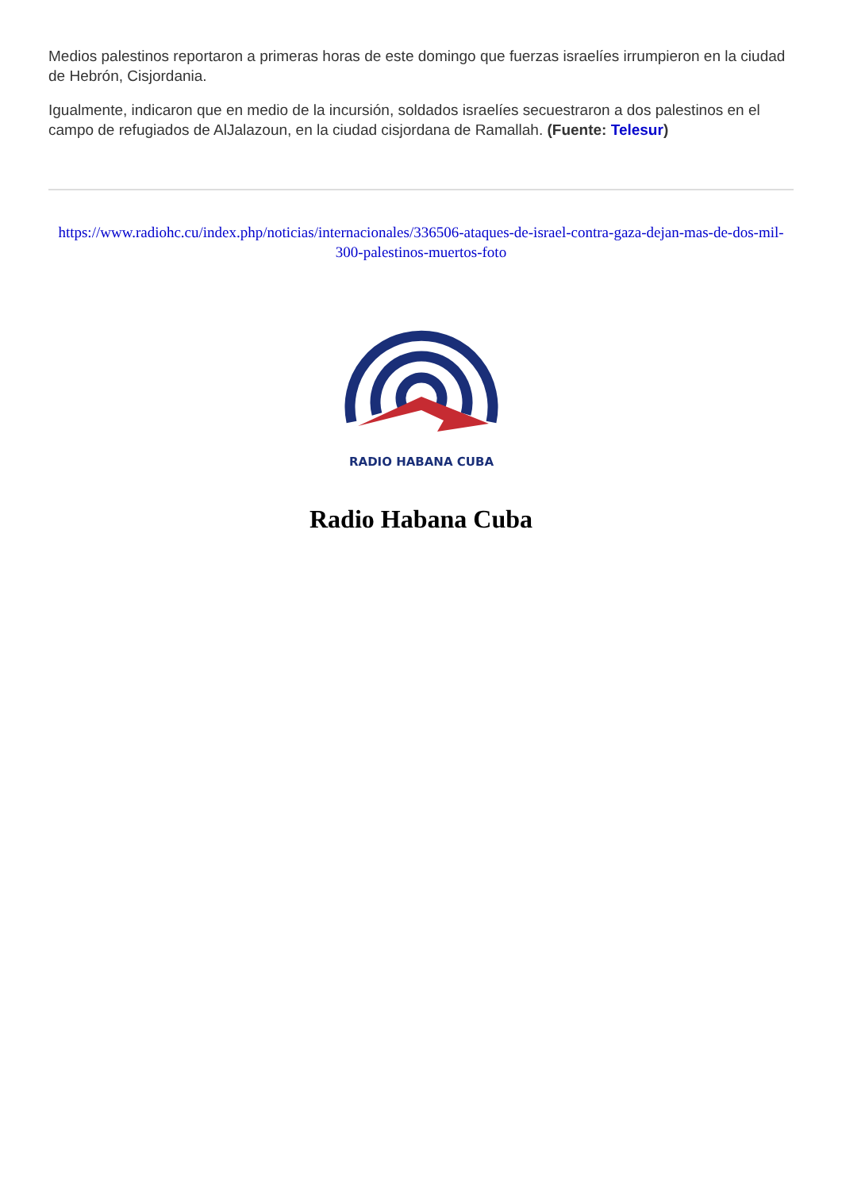Medios palestinos reportaron a primeras horas de este domingo que fuerzas israelíes irrumpieron en la ciudad de Hebrón, Cisjordania.
Igualmente, indicaron que en medio de la incursión, soldados israelíes secuestraron a dos palestinos en el campo de refugiados de AlJalazoun, en la ciudad cisjordana de Ramallah. (Fuente: Telesur)
https://www.radiohc.cu/index.php/noticias/internacionales/336506-ataques-de-israel-contra-gaza-dejan-mas-de-dos-mil-300-palestinos-muertos-foto
RADIO HABANA CUBA
Radio Habana Cuba